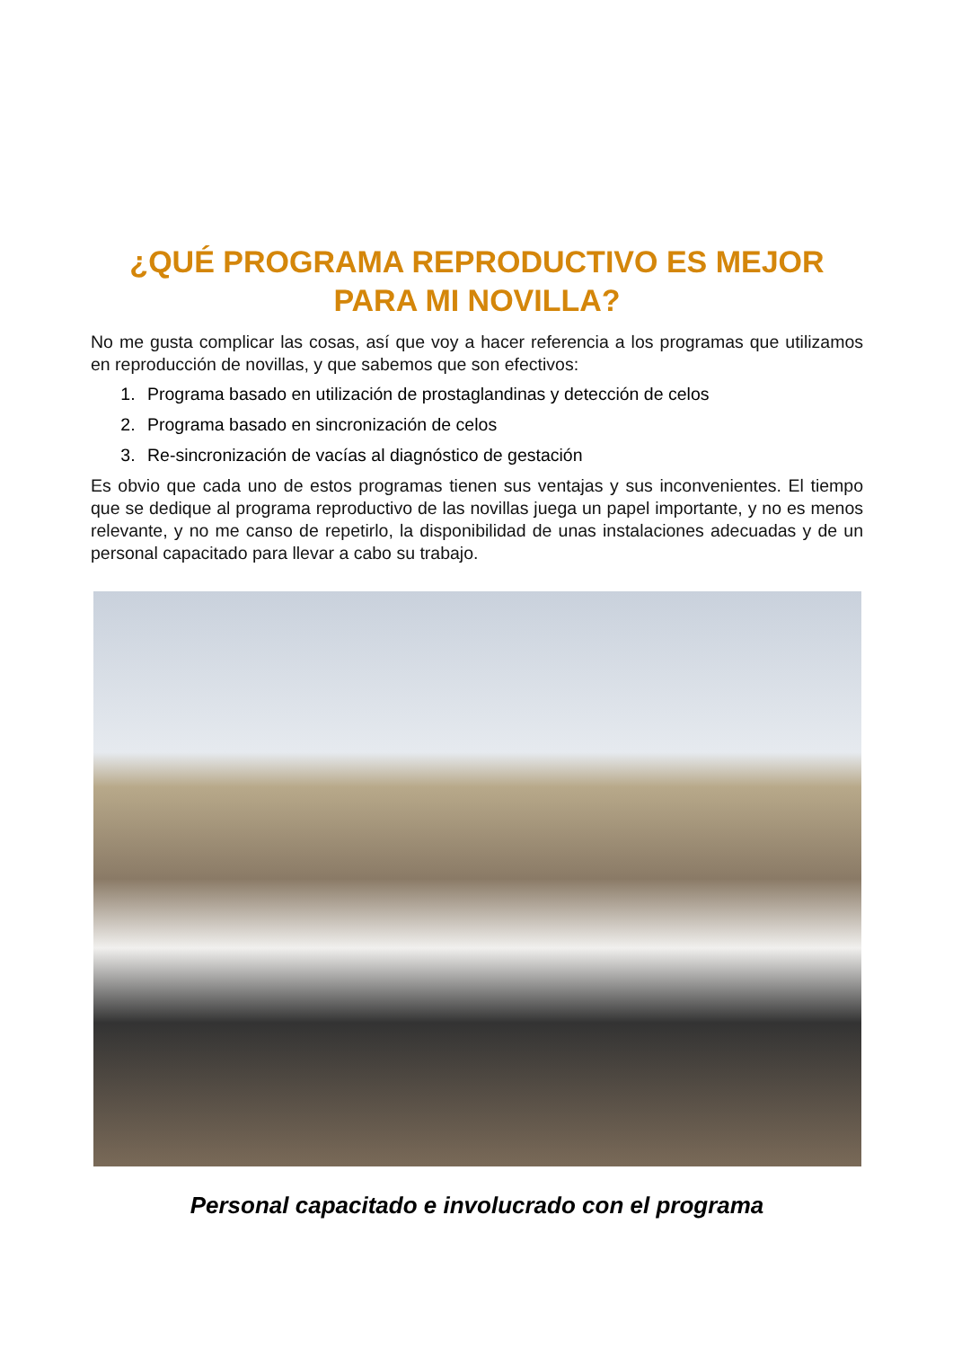¿QUÉ PROGRAMA REPRODUCTIVO ES MEJOR PARA MI NOVILLA?
No me gusta complicar las cosas, así que voy a hacer referencia a los programas que utilizamos en reproducción de novillas, y que sabemos que son efectivos:
1. Programa basado en utilización de prostaglandinas y detección de celos
2. Programa basado en sincronización de celos
3. Re-sincronización de vacías al diagnóstico de gestación
Es obvio que cada uno de estos programas tienen sus ventajas y sus inconvenientes. El tiempo que se dedique al programa reproductivo de las novillas juega un papel importante, y no es menos relevante, y no me canso de repetirlo, la disponibilidad de unas instalaciones adecuadas y de un personal capacitado para llevar a cabo su trabajo.
Personal capacitado e involucrado con el programa